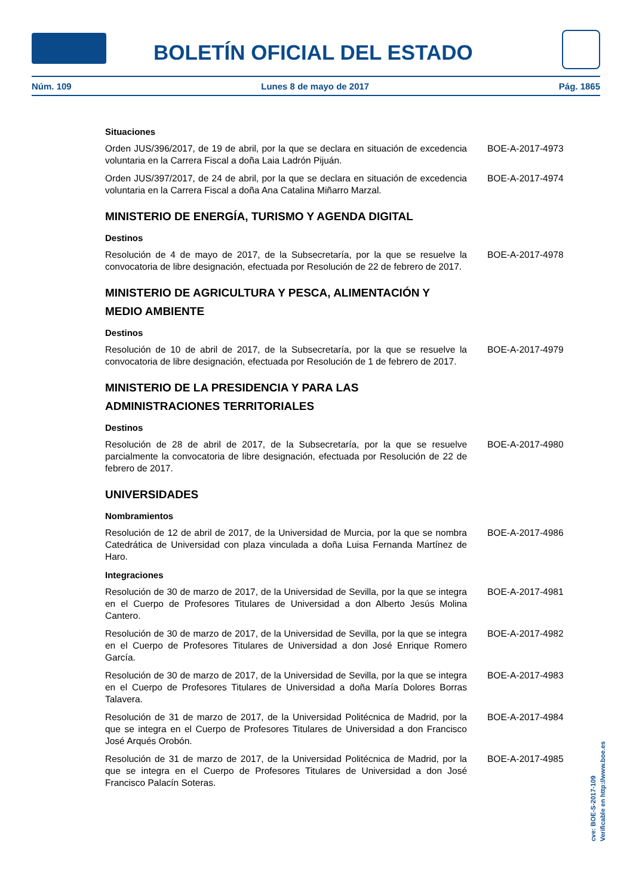BOLETÍN OFICIAL DEL ESTADO
Núm. 109 Lunes 8 de mayo de 2017 Pág. 1865
Situaciones
Orden JUS/396/2017, de 19 de abril, por la que se declara en situación de excedencia voluntaria en la Carrera Fiscal a doña Laia Ladrón Pijuán.
BOE-A-2017-4973
Orden JUS/397/2017, de 24 de abril, por la que se declara en situación de excedencia voluntaria en la Carrera Fiscal a doña Ana Catalina Miñarro Marzal.
BOE-A-2017-4974
MINISTERIO DE ENERGÍA, TURISMO Y AGENDA DIGITAL
Destinos
Resolución de 4 de mayo de 2017, de la Subsecretaría, por la que se resuelve la convocatoria de libre designación, efectuada por Resolución de 22 de febrero de 2017.
BOE-A-2017-4978
MINISTERIO DE AGRICULTURA Y PESCA, ALIMENTACIÓN Y
MEDIO AMBIENTE
Destinos
Resolución de 10 de abril de 2017, de la Subsecretaría, por la que se resuelve la convocatoria de libre designación, efectuada por Resolución de 1 de febrero de 2017.
BOE-A-2017-4979
MINISTERIO DE LA PRESIDENCIA Y PARA LAS
ADMINISTRACIONES TERRITORIALES
Destinos
Resolución de 28 de abril de 2017, de la Subsecretaría, por la que se resuelve parcialmente la convocatoria de libre designación, efectuada por Resolución de 22 de febrero de 2017.
BOE-A-2017-4980
UNIVERSIDADES
Nombramientos
Resolución de 12 de abril de 2017, de la Universidad de Murcia, por la que se nombra Catedrática de Universidad con plaza vinculada a doña Luisa Fernanda Martínez de Haro.
BOE-A-2017-4986
Integraciones
Resolución de 30 de marzo de 2017, de la Universidad de Sevilla, por la que se integra en el Cuerpo de Profesores Titulares de Universidad a don Alberto Jesús Molina Cantero.
BOE-A-2017-4981
Resolución de 30 de marzo de 2017, de la Universidad de Sevilla, por la que se integra en el Cuerpo de Profesores Titulares de Universidad a don José Enrique Romero García.
BOE-A-2017-4982
Resolución de 30 de marzo de 2017, de la Universidad de Sevilla, por la que se integra en el Cuerpo de Profesores Titulares de Universidad a doña María Dolores Borras Talavera.
BOE-A-2017-4983
Resolución de 31 de marzo de 2017, de la Universidad Politécnica de Madrid, por la que se integra en el Cuerpo de Profesores Titulares de Universidad a don Francisco José Arqués Orobón.
BOE-A-2017-4984
Resolución de 31 de marzo de 2017, de la Universidad Politécnica de Madrid, por la que se integra en el Cuerpo de Profesores Titulares de Universidad a don José Francisco Palacín Soteras.
BOE-A-2017-4985
cve: BOE-S-2017-109
Verificable en http://www.boe.es